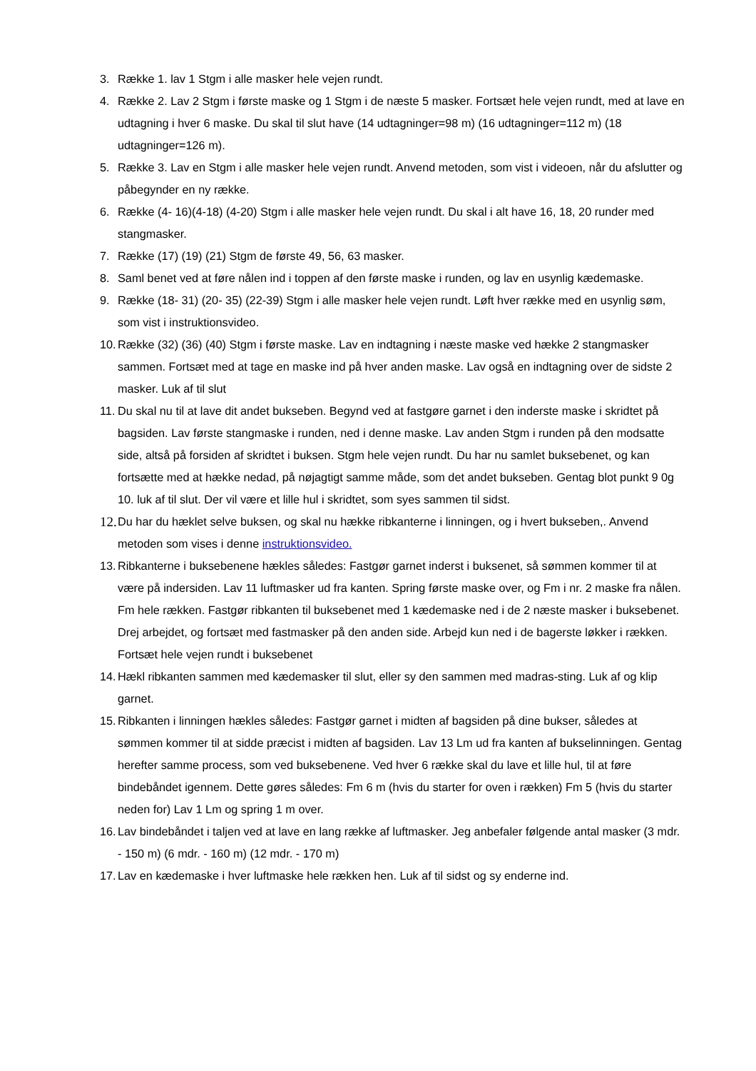3. Række 1. lav 1 Stgm i alle masker hele vejen rundt.
4. Række 2. Lav 2 Stgm i første maske og 1 Stgm i de næste 5 masker. Fortsæt hele vejen rundt, med at lave en udtagning i hver 6 maske. Du skal til slut have (14 udtagninger=98 m) (16 udtagninger=112 m) (18 udtagninger=126 m).
5. Række 3. Lav en Stgm i alle masker hele vejen rundt. Anvend metoden, som vist i videoen, når du afslutter og påbegynder en ny række.
6. Række (4- 16)(4-18) (4-20) Stgm i alle masker hele vejen rundt. Du skal i alt have 16, 18, 20 runder med stangmasker.
7. Række (17) (19) (21) Stgm de første 49, 56, 63 masker.
8. Saml benet ved at føre nålen ind i toppen af den første maske i runden, og lav en usynlig kædemaske.
9. Række (18- 31) (20- 35) (22-39) Stgm i alle masker hele vejen rundt. Løft hver række med en usynlig søm, som vist i instruktionsvideo.
10. Række (32) (36) (40) Stgm i første maske. Lav en indtagning i næste maske ved hække 2 stangmasker sammen. Fortsæt med at tage en maske ind på hver anden maske. Lav også en indtagning over de sidste 2 masker. Luk af til slut
11. Du skal nu til at lave dit andet bukseben. Begynd ved at fastgøre garnet i den inderste maske i skridtet på bagsiden. Lav første stangmaske i runden, ned i denne maske. Lav anden Stgm i runden på den modsatte side, altså på forsiden af skridtet i buksen. Stgm hele vejen rundt. Du har nu samlet buksebenet, og kan fortsætte med at hække nedad, på nøjagtigt samme måde, som det andet bukseben. Gentag blot punkt 9 0g 10. luk af til slut. Der vil være et lille hul i skridtet, som syes sammen til sidst.
12. Du har du hæklet selve buksen, og skal nu hække ribkanterne i linningen, og i hvert bukseben,. Anvend metoden som vises i denne instruktionsvideo.
13. Ribkanterne i buksebenene hækles således: Fastgør garnet inderst i buksenet, så sømmen kommer til at være på indersiden. Lav 11 luftmasker ud fra kanten. Spring første maske over, og Fm i nr. 2 maske fra nålen. Fm hele rækken. Fastgør ribkanten til buksebenet med 1 kædemaske ned i de 2 næste masker i buksebenet. Drej arbejdet, og fortsæt med fastmasker på den anden side. Arbejd kun ned i de bagerste løkker i rækken. Fortsæt hele vejen rundt i buksebenet
14. Hækl ribkanten sammen med kædemasker til slut, eller sy den sammen med madras-sting. Luk af og klip garnet.
15. Ribkanten i linningen hækles således: Fastgør garnet i midten af bagsiden på dine bukser, således at sømmen kommer til at sidde præcist i midten af bagsiden. Lav 13 Lm ud fra kanten af bukselinningen. Gentag herefter samme process, som ved buksebenene. Ved hver 6 række skal du lave et lille hul, til at føre bindebåndet igennem. Dette gøres således: Fm 6 m (hvis du starter for oven i rækken) Fm 5 (hvis du starter neden for) Lav 1 Lm og spring 1 m over.
16. Lav bindebåndet i taljen ved at lave en lang række af luftmasker. Jeg anbefaler følgende antal masker (3 mdr. - 150 m) (6 mdr. - 160 m) (12 mdr. - 170 m)
17. Lav en kædemaske i hver luftmaske hele rækken hen. Luk af til sidst og sy enderne ind.